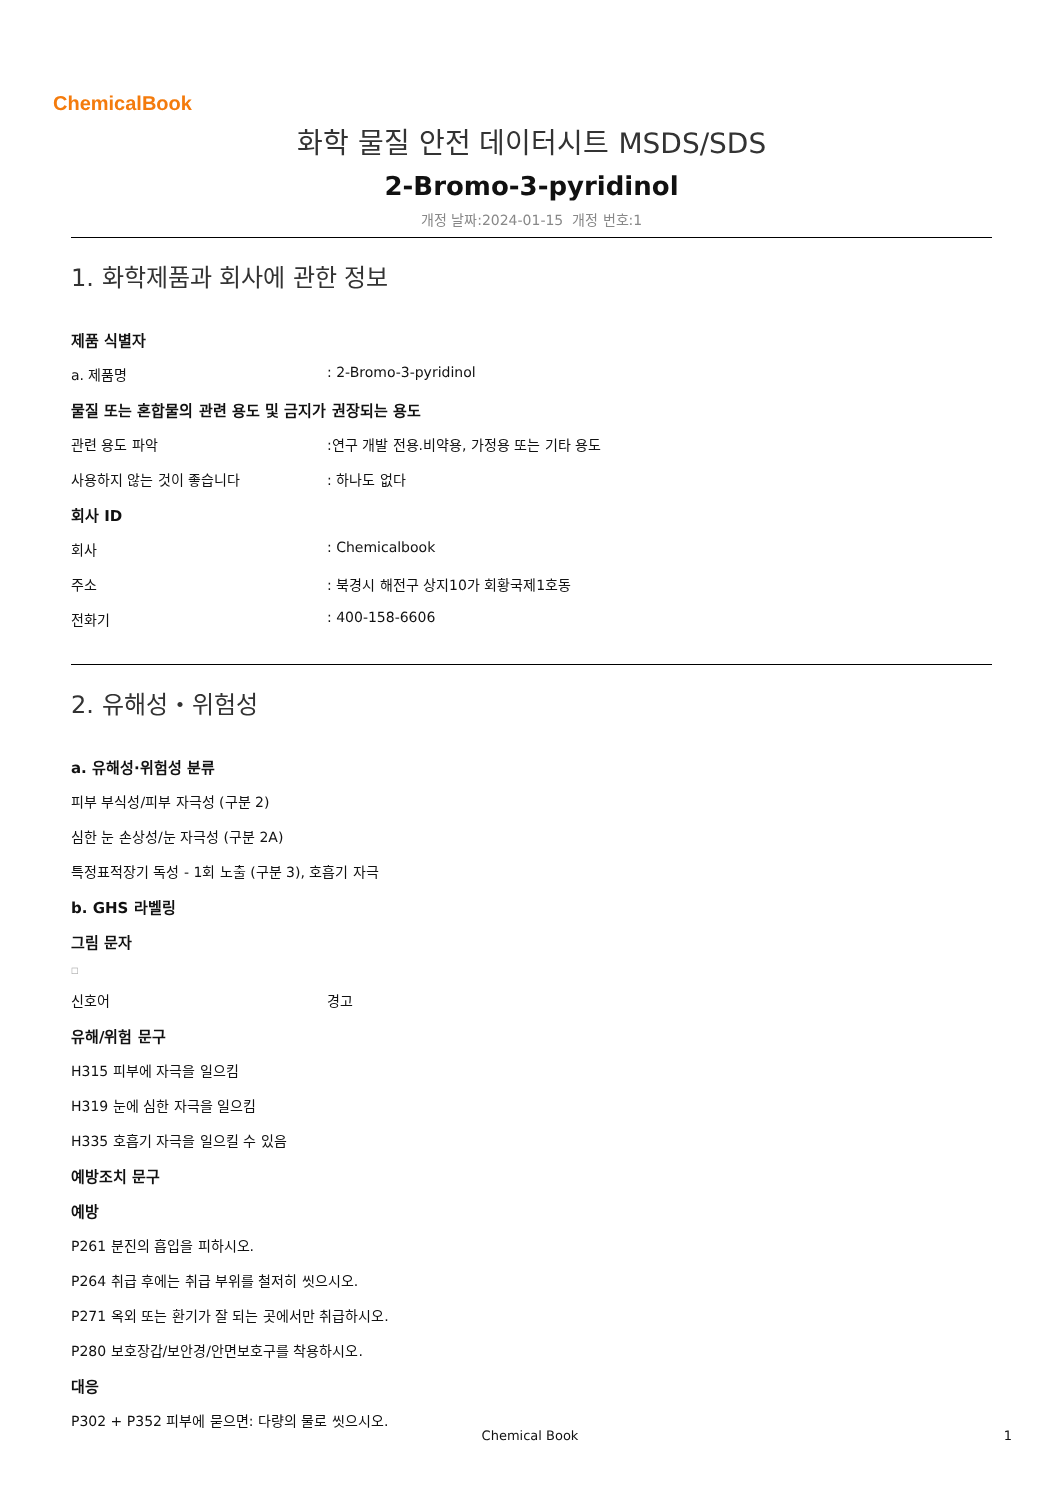ChemicalBook
화학 물질 안전 데이터시트 MSDS/SDS
2-Bromo-3-pyridinol
개정 날짜:2024-01-15 개정 번호:1
1. 화학제품과 회사에 관한 정보
제품 식별자
a. 제품명: 2-Bromo-3-pyridinol
물질 또는 혼합물의 관련 용도 및 금지가 권장되는 용도
관련 용도 파악:연구 개발 전용.비약용, 가정용 또는 기타 용도
사용하지 않는 것이 좋습니다: 하나도 없다
회사 ID
회사: Chemicalbook
주소: 북경시 해전구 상지10가 회황국제1호동
전화기: 400-158-6606
2. 유해성・위험성
a. 유해성·위험성 분류
피부 부식성/피부 자극성 (구분 2)
심한 눈 손상성/눈 자극성 (구분 2A)
특정표적장기 독성 - 1회 노출 (구분 3), 호흡기 자극
b. GHS 라벨링
그림 문자
□
신호어 경고
유해/위험 문구
H315 피부에 자극을 일으킴
H319 눈에 심한 자극을 일으킴
H335 호흡기 자극을 일으킬 수 있음
예방조치 문구
예방
P261 분진의 흡입을 피하시오.
P264 취급 후에는 취급 부위를 철저히 씻으시오.
P271 옥외 또는 환기가 잘 되는 곳에서만 취급하시오.
P280 보호장갑/보안경/안면보호구를 착용하시오.
대응
P302 + P352 피부에 묻으면: 다량의 물로 씻으시오.
Chemical Book 1